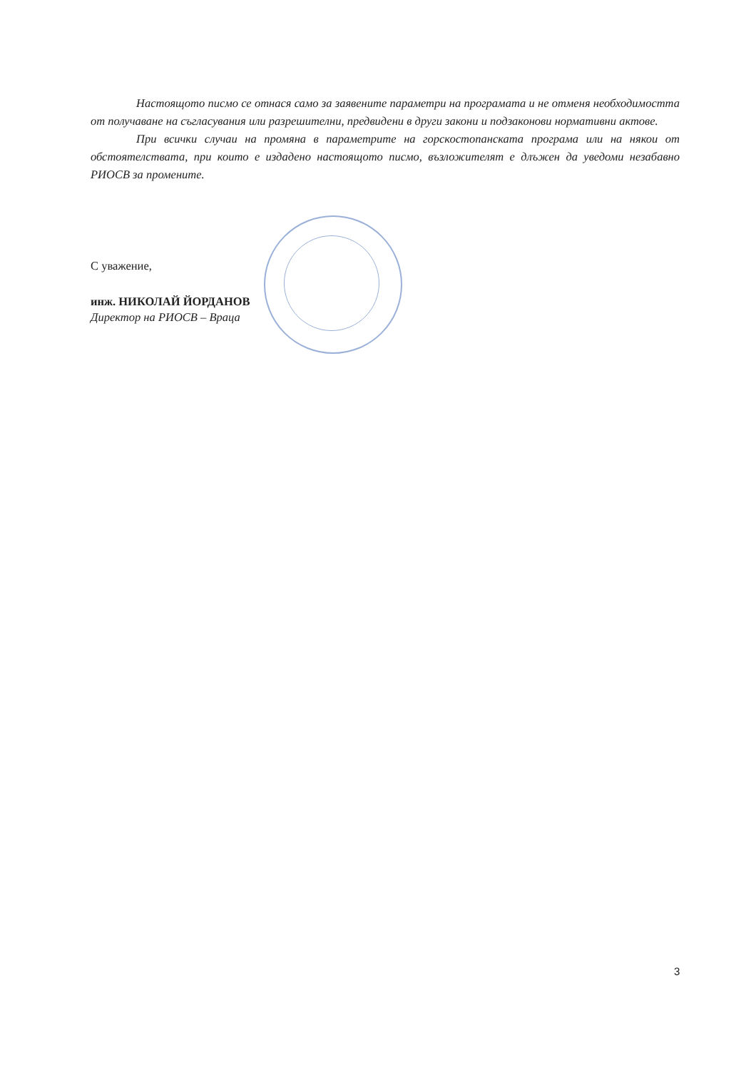Настоящото писмо се отнася само за заявените параметри на програмата и не отменя необходимостта от получаване на съгласувания или разрешителни, предвидени в други закони и подзаконови нормативни актове.
При всички случаи на промяна в параметрите на горскостопанската програма или на някои от обстоятелствата, при които е издадено настоящото писмо, възложителят е длъжен да уведоми незабавно РИОСВ за промените.
С уважение,
инж. НИКОЛАЙ ЙОРДАНОВ
Директор на РИОСВ – Враца
3